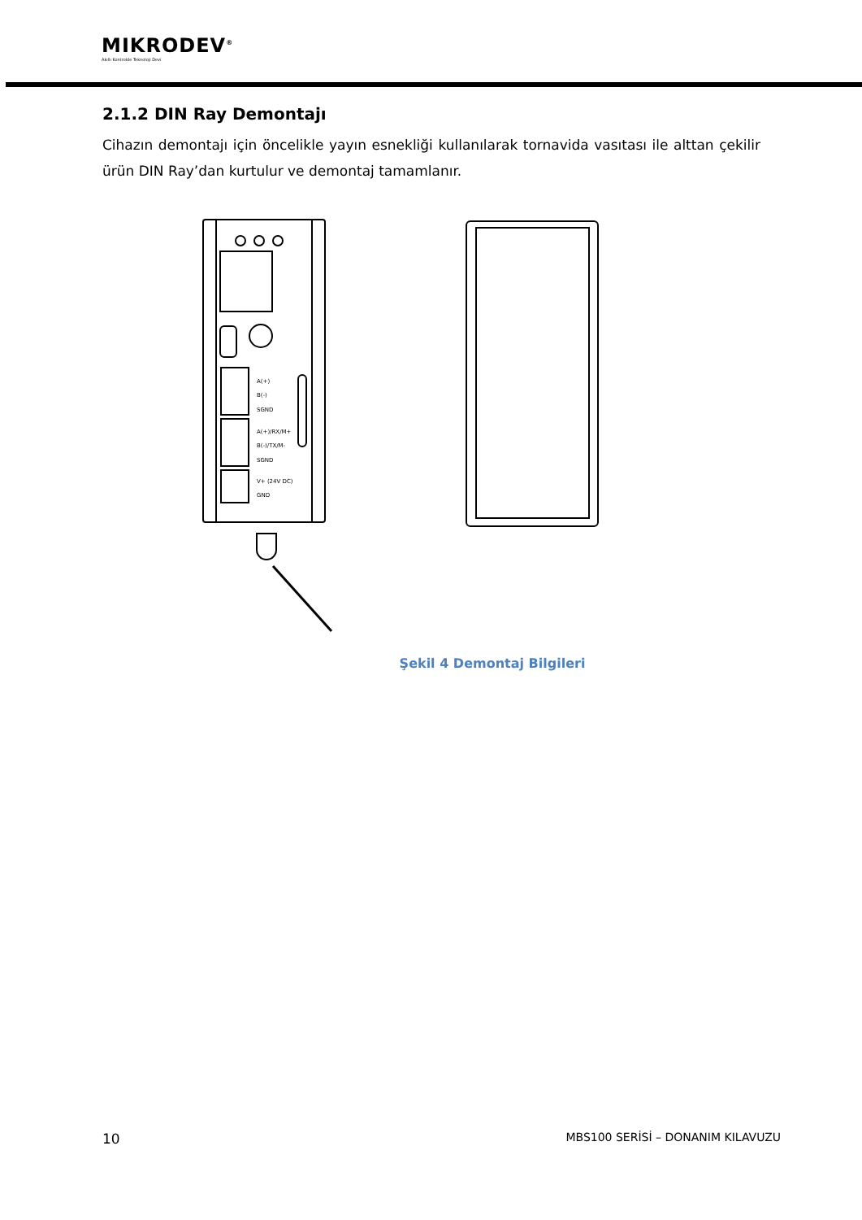MIKRODEV<sup>®</sup>
Akıllı Kontrolde Teknoloji Devi
2.1.2 DIN Ray Demontajı
Cihazın demontajı için öncelikle yayın esnekliği kullanılarak tornavida vasıtası ile alttan çekilir ürün DIN Ray’dan kurtulur ve demontaj tamamlanır.
A(+)
B(-)
SGND
A(+)/RX/M+
B(-)/TX/M-
SGND
V+ (24V DC)
GND
Şekil 4 Demontaj Bilgileri
10 MBS100 SERİSİ – DONANIM KILAVUZU